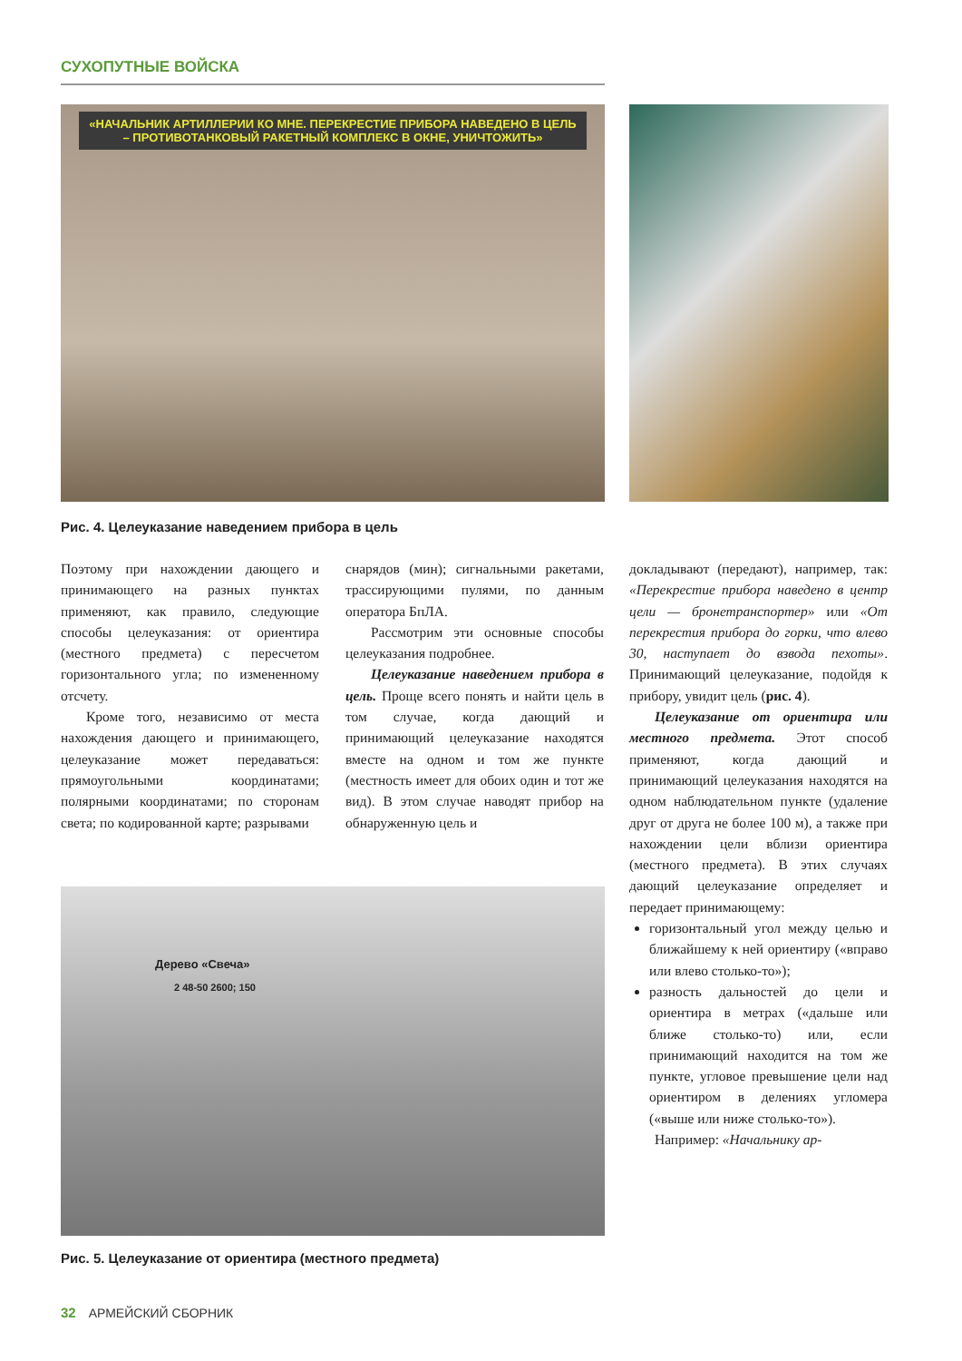СУХОПУТНЫЕ ВОЙСКА
«НАЧАЛЬНИК АРТИЛЛЕРИИ КО МНЕ. ПЕРЕКРЕСТИЕ ПРИБОРА НАВЕДЕНО В ЦЕЛЬ – ПРОТИВОТАНКОВЫЙ РАКЕТНЫЙ КОМПЛЕКС В ОКНЕ, УНИЧТОЖИТЬ»
Рис. 4. Целеуказание наведением прибора в цель
Поэтому при нахождении дающего и принимающего на разных пунктах применяют, как правило, следующие способы целеуказания: от ориентира (местного предмета) с пересчетом горизонтального угла; по измененному отсчету.
Кроме того, независимо от места нахождения дающего и принимающего, целеуказание может передаваться: прямоугольными координатами; полярными координатами; по сторонам света; по кодированной карте; разрывами
снарядов (мин); сигнальными ракетами, трассирующими пулями, по данным оператора БпЛА.
Рассмотрим эти основные способы целеуказания подробнее.
Целеуказание наведением прибора в цель. Проще всего понять и найти цель в том случае, когда дающий и принимающий целеуказание находятся вместе на одном и том же пункте (местность имеет для обоих один и тот же вид). В этом случае наводят прибор на обнаруженную цель и
докладывают (передают), например, так: «Перекрестие прибора наведено в центр цели — бронетранспортер» или «От перекрестия прибора до горки, что влево 30, наступает до взвода пехоты». Принимающий целеуказание, подойдя к прибору, увидит цель (рис. 4).
Целеуказание от ориентира или местного предмета. Этот способ применяют, когда дающий и принимающий целеуказания находятся на одном наблюдательном пункте (удаление друг от друга не более 100 м), а также при нахождении цели вблизи ориентира (местного предмета). В этих случаях дающий целеуказание определяет и передает принимающему:
горизонтальный угол между целью и ближайшему к ней ориентиру («вправо или влево столько-то»);
разность дальностей до цели и ориентира в метрах («дальше или ближе столько-то) или, если принимающий находится на том же пункте, угловое превышение цели над ориентиром в делениях угломера («выше или ниже столько-то»).
Например: «Начальнику ар-
Дерево «Свеча»
2 48-50 2600; 150
Рис. 5. Целеуказание от ориентира (местного предмета)
32 АРМЕЙСКИЙ СБОРНИК